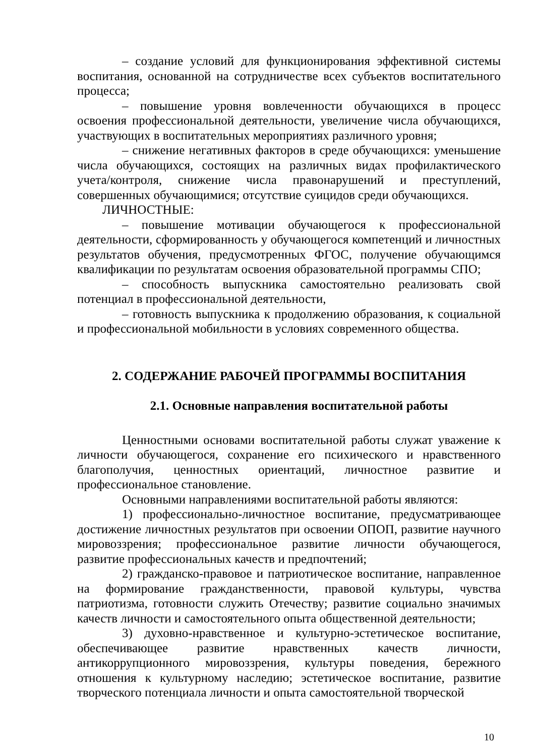– создание условий для функционирования эффективной системы воспитания, основанной на сотрудничестве всех субъектов воспитательного процесса;
– повышение уровня вовлеченности обучающихся в процесс освоения профессиональной деятельности, увеличение числа обучающихся, участвующих в воспитательных мероприятиях различного уровня;
– снижение негативных факторов в среде обучающихся: уменьшение числа обучающихся, состоящих на различных видах профилактического учета/контроля, снижение числа правонарушений и преступлений, совершенных обучающимися; отсутствие суицидов среди обучающихся.
ЛИЧНОСТНЫЕ:
– повышение мотивации обучающегося к профессиональной деятельности, сформированность у обучающегося компетенций и личностных результатов обучения, предусмотренных ФГОС, получение обучающимся квалификации по результатам освоения образовательной программы СПО;
– способность выпускника самостоятельно реализовать свой потенциал в профессиональной деятельности,
– готовность выпускника к продолжению образования, к социальной и профессиональной мобильности в условиях современного общества.
2. СОДЕРЖАНИЕ РАБОЧЕЙ ПРОГРАММЫ ВОСПИТАНИЯ
2.1. Основные направления воспитательной работы
Ценностными основами воспитательной работы служат уважение к личности обучающегося, сохранение его психического и нравственного благополучия, ценностных ориентаций, личностное развитие и профессиональное становление.
Основными направлениями воспитательной работы являются:
1) профессионально-личностное воспитание, предусматривающее достижение личностных результатов при освоении ОПОП, развитие научного мировоззрения; профессиональное развитие личности обучающегося, развитие профессиональных качеств и предпочтений;
2) гражданско-правовое и патриотическое воспитание, направленное на формирование гражданственности, правовой культуры, чувства патриотизма, готовности служить Отечеству; развитие социально значимых качеств личности и самостоятельного опыта общественной деятельности;
3) духовно-нравственное и культурно-эстетическое воспитание, обеспечивающее развитие нравственных качеств личности, антикоррупционного мировоззрения, культуры поведения, бережного отношения к культурному наследию; эстетическое воспитание, развитие творческого потенциала личности и опыта самостоятельной творческой
10